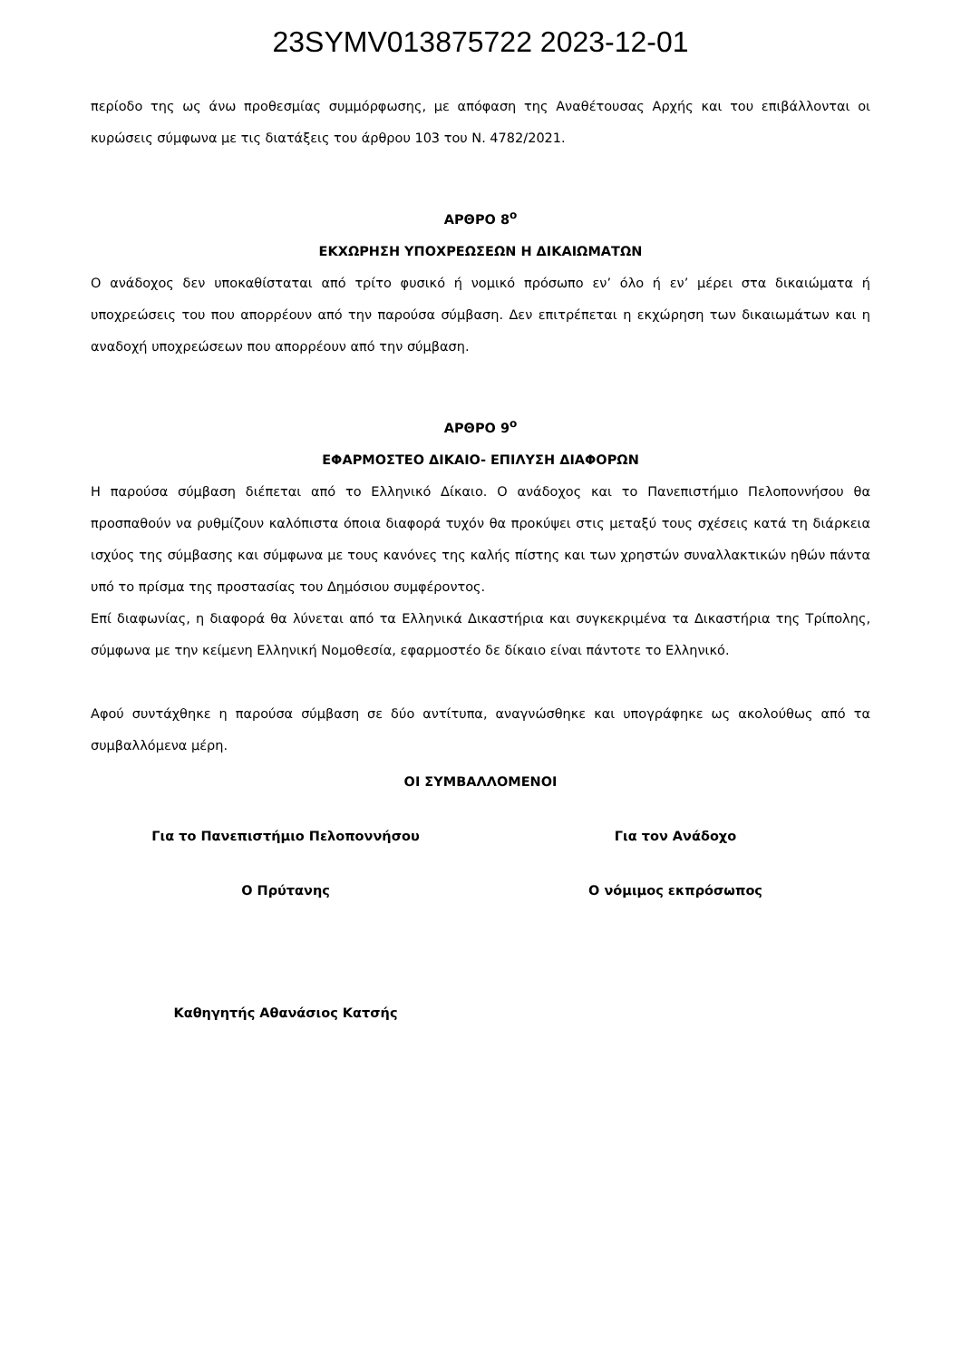23SYMV013875722 2023-12-01
περίοδο της ως άνω προθεσμίας συμμόρφωσης, με απόφαση της Αναθέτουσας Αρχής και του επιβάλλονται οι κυρώσεις σύμφωνα με τις διατάξεις του άρθρου 103 του Ν. 4782/2021.
ΑΡΘΡΟ 8<sup>ο</sup>
ΕΚΧΩΡΗΣΗ ΥΠΟΧΡΕΩΣΕΩΝ Η ΔΙΚΑΙΩΜΑΤΩΝ
Ο ανάδοχος δεν υποκαθίσταται από τρίτο φυσικό ή νομικό πρόσωπο εν’ όλο ή εν’ μέρει στα δικαιώματα ή υποχρεώσεις του που απορρέουν από την παρούσα σύμβαση. Δεν επιτρέπεται η εκχώρηση των δικαιωμάτων και η αναδοχή υποχρεώσεων που απορρέουν από την σύμβαση.
ΑΡΘΡΟ 9<sup>ο</sup>
ΕΦΑΡΜΟΣΤΕΟ ΔΙΚΑΙΟ- ΕΠΙΛΥΣΗ ΔΙΑΦΟΡΩΝ
Η παρούσα σύμβαση διέπεται από το Ελληνικό Δίκαιο. Ο ανάδοχος και το Πανεπιστήμιο Πελοποννήσου θα προσπαθούν να ρυθμίζουν καλόπιστα όποια διαφορά τυχόν θα προκύψει στις μεταξύ τους σχέσεις κατά τη διάρκεια ισχύος της σύμβασης και σύμφωνα με τους κανόνες της καλής πίστης και των χρηστών συναλλακτικών ηθών πάντα υπό το πρίσμα της προστασίας του Δημόσιου συμφέροντος.
Επί διαφωνίας, η διαφορά θα λύνεται από τα Ελληνικά Δικαστήρια και συγκεκριμένα τα Δικαστήρια της Τρίπολης, σύμφωνα με την κείμενη Ελληνική Νομοθεσία, εφαρμοστέο δε δίκαιο είναι πάντοτε το Ελληνικό.
Αφού συντάχθηκε η παρούσα σύμβαση σε δύο αντίτυπα, αναγνώσθηκε και υπογράφηκε ως ακολούθως από τα συμβαλλόμενα μέρη.
ΟΙ ΣΥΜΒΑΛΛΟΜΕΝΟΙ
Για το Πανεπιστήμιο Πελοποννήσου
Για τον Ανάδοχο
Ο Πρύτανης Ο νόμιμος εκπρόσωπος
Καθηγητής Αθανάσιος Κατσής